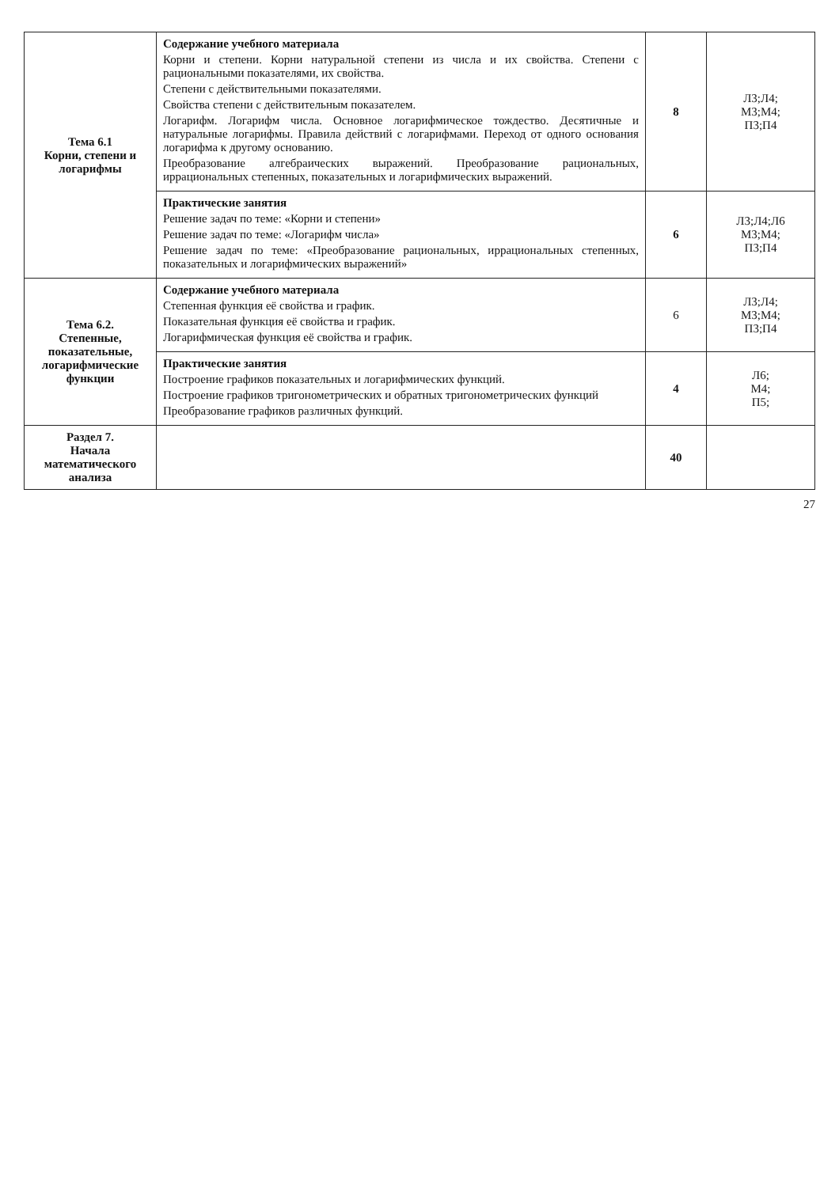| Тема 6.1 Корни, степени и логарифмы | Содержание учебного материала Корни и степени. Корни натуральной степени из числа и их свойства. Степени с рациональными показателями, их свойства. Степени с действительными показателями. Свойства степени с действительным показателем. Логарифм. Логарифм числа. Основное логарифмическое тождество. Десятичные и натуральные логарифмы. Правила действий с логарифмами. Переход от одного основания логарифма к другому основанию. Преобразование алгебраических выражений. Преобразование рациональных, иррациональных степенных, показательных и логарифмических выражений. | 8 | Л3;Л4; М3;М4; П3;П4 |
| | Практические занятия Решение задач по теме: «Корни и степени» Решение задач по теме: «Логарифм числа» Решение задач по теме: «Преобразование рациональных, иррациональных степенных, показательных и логарифмических выражений» | 6 | Л3;Л4;Л6 М3;М4; П3;П4 |
| Тема 6.2. Степенные, показательные, логарифмические функции | Содержание учебного материала Степенная функция её свойства и график. Показательная функция её свойства и график. Логарифмическая функция её свойства и график. | 6 | Л3;Л4; М3;М4; П3;П4 |
| | Практические занятия Построение графиков показательных и логарифмических функций. Построение графиков тригонометрических и обратных тригонометрических функций Преобразование графиков различных функций. | 4 | Л6; М4; П5; |
| Раздел 7. Начала математического анализа | | 40 | |
27